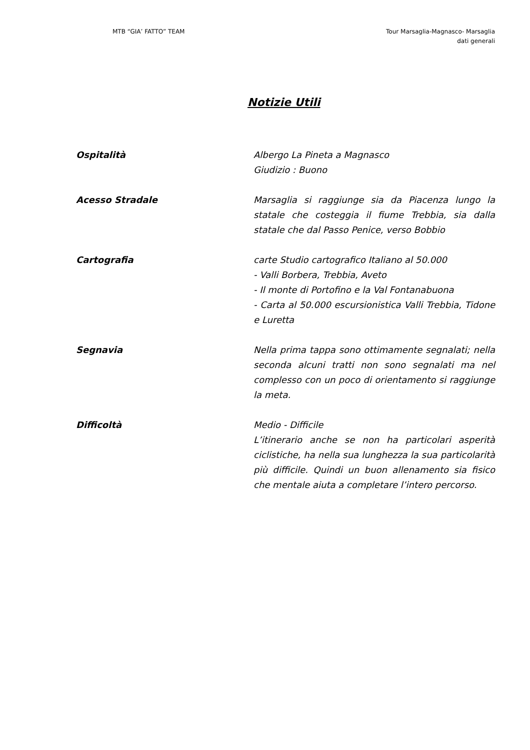MTB “GIA’ FATTO” TEAM Tour Marsaglia-Magnasco- Marsaglia
dati generali
Notizie Utili
Ospitalità Albergo La Pineta a Magnasco
Giudizio : Buono
Acesso Stradale Marsaglia si raggiunge sia da Piacenza lungo la statale che costeggia il fiume Trebbia, sia dalla statale che dal Passo Penice, verso Bobbio
Cartografia carte Studio cartografico Italiano al 50.000
- Valli Borbera, Trebbia, Aveto
- Il monte di Portofino e la Val Fontanabuona
- Carta al 50.000 escursionistica Valli Trebbia, Tidone e Luretta
Segnavia Nella prima tappa sono ottimamente segnalati; nella seconda alcuni tratti non sono segnalati ma nel complesso con un poco di orientamento si raggiunge la meta.
Difficoltà Medio - Difficile
L’itinerario anche se non ha particolari asperità ciclistiche, ha nella sua lunghezza la sua particolarità più difficile. Quindi un buon allenamento sia fisico che mentale aiuta a completare l’intero percorso.